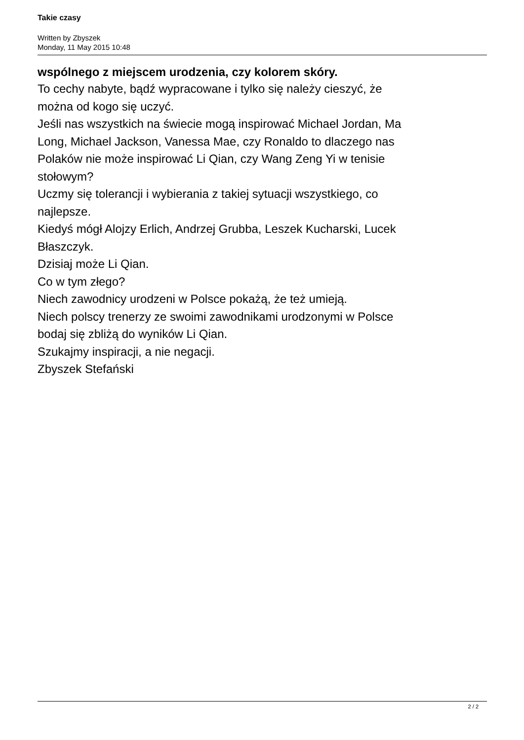Takie czasy
Written by Zbyszek
Monday, 11 May 2015 10:48
wspólnego z miejscem urodzenia, czy kolorem skóry.
To cechy nabyte, bądź wypracowane i tylko się należy cieszyć, że
można od kogo się uczyć.
Jeśli nas wszystkich na świecie mogą inspirować Michael Jordan, Ma
Long, Michael Jackson, Vanessa Mae, czy Ronaldo to dlaczego nas
Polaków nie może inspirować Li Qian, czy Wang Zeng Yi w tenisie
stołowym?
Uczmy się tolerancji i wybierania z takiej sytuacji wszystkiego, co
najlepsze.
Kiedyś mógł Alojzy Erlich, Andrzej Grubba, Leszek Kucharski, Lucek
Błaszczyk.
Dzisiaj może Li Qian.
Co w tym złego?
Niech zawodnicy urodzeni w Polsce pokażą, że też umieją.
Niech polscy trenerzy ze swoimi zawodnikami urodzonymi w Polsce
bodaj się zbliżą do wyników Li Qian.
Szukajmy inspiracji, a nie negacji.
Zbyszek Stefański
2 / 2